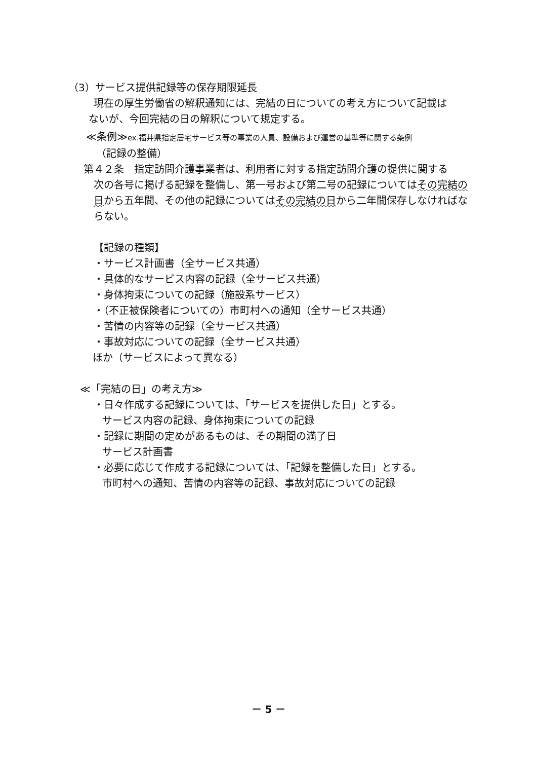（3）サービス提供記録等の保存期限延長
現在の厚生労働省の解釈通知には、完結の日についての考え方について記載は
ないが、今回完結の日の解釈について規定する。
≪条例≫ex.福井県指定居宅サービス等の事業の人員、設備および運営の基準等に関する条例
（記録の整備）
第４２条　指定訪問介護事業者は、利用者に対する指定訪問介護の提供に関する
次の各号に掲げる記録を整備し、第一号および第二号の記録についてはその完結の日から五年間、その他の記録についてはその完結の日から二年間保存しなければならない。
【記録の種類】
・サービス計画書（全サービス共通）
・具体的なサービス内容の記録（全サービス共通）
・身体拘束についての記録（施設系サービス）
・（不正被保険者についての）市町村への通知（全サービス共通）
・苦情の内容等の記録（全サービス共通）
・事故対応についての記録（全サービス共通）
ほか（サービスによって異なる）
≪「完結の日」の考え方≫
・日々作成する記録については、「サービスを提供した日」とする。
サービス内容の記録、身体拘束についての記録
・記録に期間の定めがあるものは、その期間の満了日
サービス計画書
・必要に応じて作成する記録については、「記録を整備した日」とする。
市町村への通知、苦情の内容等の記録、事故対応についての記録
－ 5 －